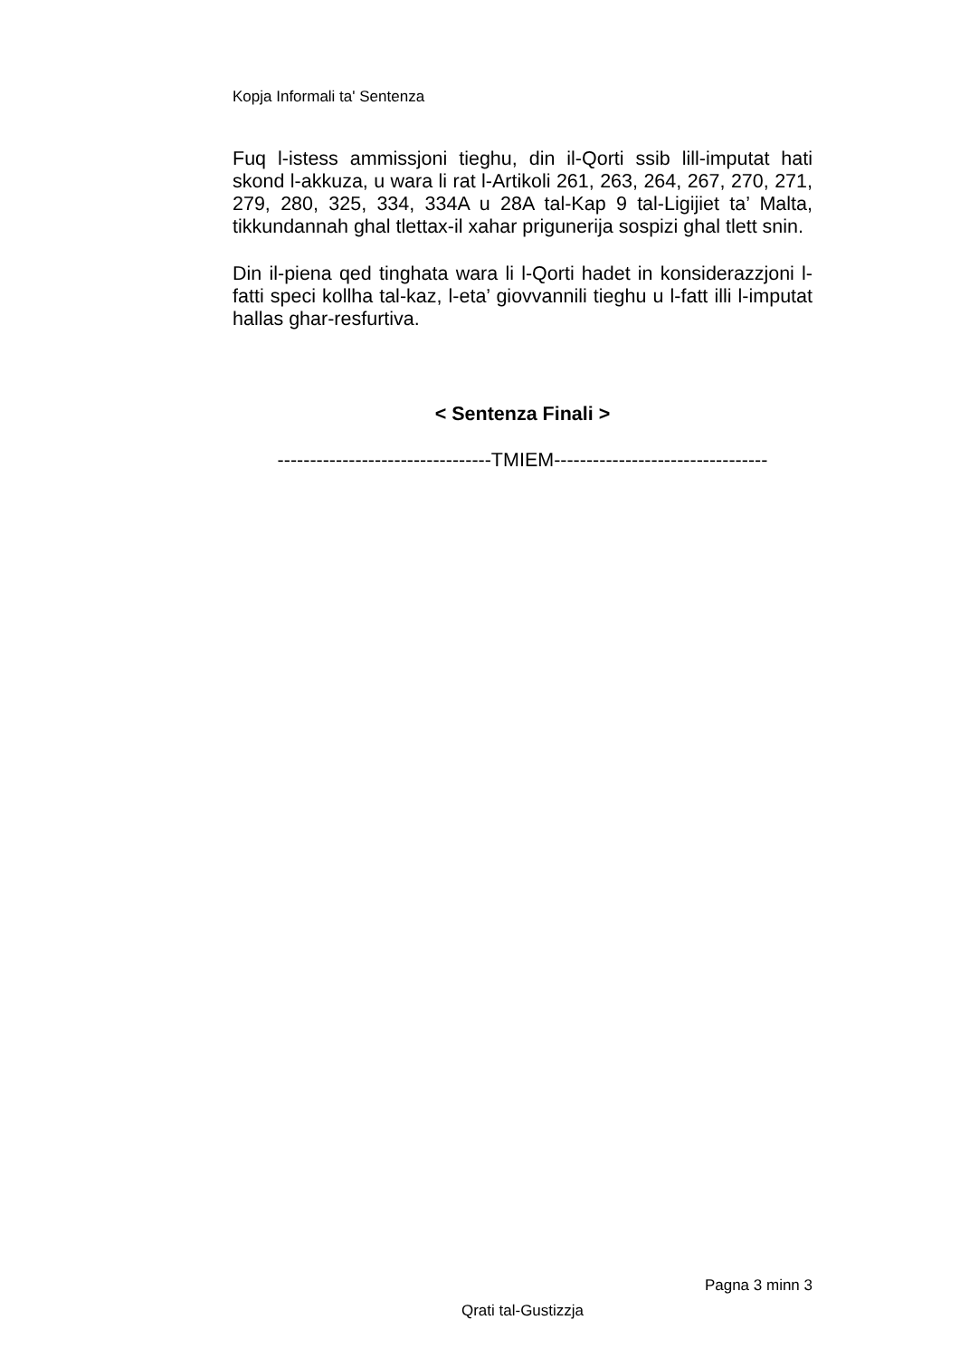Kopja Informali ta' Sentenza
Fuq l-istess ammissjoni tieghu, din il-Qorti ssib lill-imputat hati skond l-akkuza, u wara li rat l-Artikoli 261, 263, 264, 267, 270, 271, 279, 280, 325, 334, 334A u 28A tal-Kap 9 tal-Ligijiet ta’ Malta, tikkundannah ghal tlettax-il xahar prigunerija sospizi ghal tlett snin.
Din il-piena qed tinghata wara li l-Qorti hadet in konsiderazzjoni l-fatti speci kollha tal-kaz, l-eta’ giovvannili tieghu u l-fatt illi l-imputat hallas ghar-resfurtiva.
< Sentenza Finali >
---------------------------------TMIEM---------------------------------
Pagna 3 minn 3
Qrati tal-Gustizzja